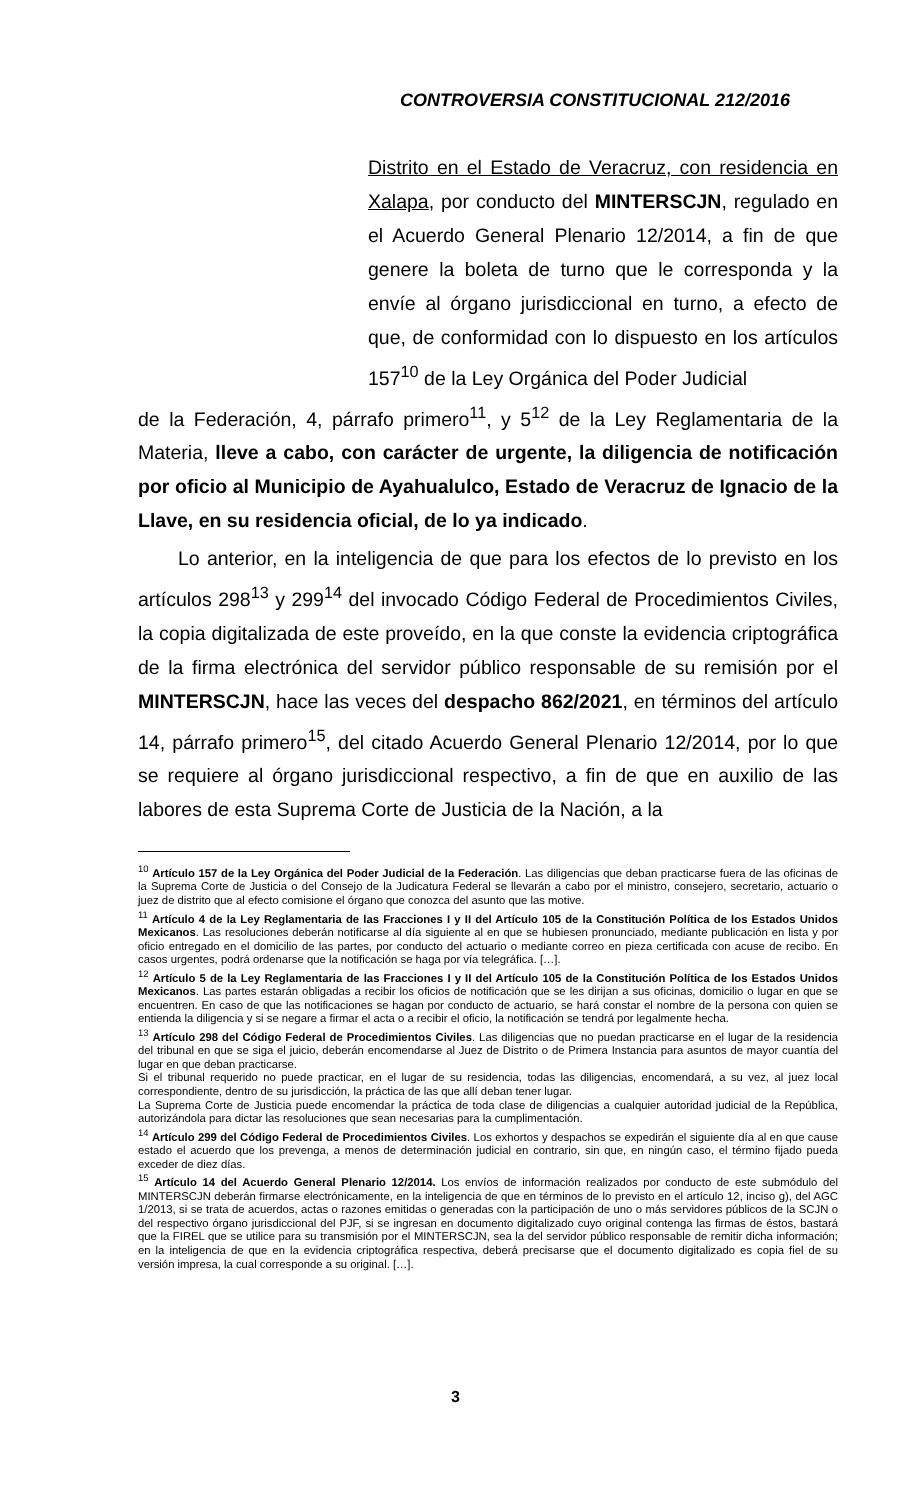CONTROVERSIA CONSTITUCIONAL 212/2016
Distrito en el Estado de Veracruz, con residencia en Xalapa, por conducto del MINTERSCJN, regulado en el Acuerdo General Plenario 12/2014, a fin de que genere la boleta de turno que le corresponda y la envíe al órgano jurisdiccional en turno, a efecto de que, de conformidad con lo dispuesto en los artículos 157<sup>10</sup> de la Ley Orgánica del Poder Judicial
de la Federación, 4, párrafo primero<sup>11</sup>, y 5<sup>12</sup> de la Ley Reglamentaria de la Materia, lleve a cabo, con carácter de urgente, la diligencia de notificación por oficio al Municipio de Ayahualulco, Estado de Veracruz de Ignacio de la Llave, en su residencia oficial, de lo ya indicado.
Lo anterior, en la inteligencia de que para los efectos de lo previsto en los artículos 298<sup>13</sup> y 299<sup>14</sup> del invocado Código Federal de Procedimientos Civiles, la copia digitalizada de este proveído, en la que conste la evidencia criptográfica de la firma electrónica del servidor público responsable de su remisión por el MINTERSCJN, hace las veces del despacho 862/2021, en términos del artículo 14, párrafo primero<sup>15</sup>, del citado Acuerdo General Plenario 12/2014, por lo que se requiere al órgano jurisdiccional respectivo, a fin de que en auxilio de las labores de esta Suprema Corte de Justicia de la Nación, a la
<sup>10</sup> Artículo 157 de la Ley Orgánica del Poder Judicial de la Federación. Las diligencias que deban practicarse fuera de las oficinas de la Suprema Corte de Justicia o del Consejo de la Judicatura Federal se llevarán a cabo por el ministro, consejero, secretario, actuario o juez de distrito que al efecto comisione el órgano que conozca del asunto que las motive.
<sup>11</sup> Artículo 4 de la Ley Reglamentaria de las Fracciones I y II del Artículo 105 de la Constitución Política de los Estados Unidos Mexicanos. Las resoluciones deberán notificarse al día siguiente al en que se hubiesen pronunciado, mediante publicación en lista y por oficio entregado en el domicilio de las partes, por conducto del actuario o mediante correo en pieza certificada con acuse de recibo. En casos urgentes, podrá ordenarse que la notificación se haga por vía telegráfica. […].
<sup>12</sup> Artículo 5 de la Ley Reglamentaria de las Fracciones I y II del Artículo 105 de la Constitución Política de los Estados Unidos Mexicanos. Las partes estarán obligadas a recibir los oficios de notificación que se les dirijan a sus oficinas, domicilio o lugar en que se encuentren. En caso de que las notificaciones se hagan por conducto de actuario, se hará constar el nombre de la persona con quien se entienda la diligencia y si se negare a firmar el acta o a recibir el oficio, la notificación se tendrá por legalmente hecha.
<sup>13</sup> Artículo 298 del Código Federal de Procedimientos Civiles. Las diligencias que no puedan practicarse en el lugar de la residencia del tribunal en que se siga el juicio, deberán encomendarse al Juez de Distrito o de Primera Instancia para asuntos de mayor cuantía del lugar en que deban practicarse.
Si el tribunal requerido no puede practicar, en el lugar de su residencia, todas las diligencias, encomendará, a su vez, al juez local correspondiente, dentro de su jurisdicción, la práctica de las que allí deban tener lugar.
La Suprema Corte de Justicia puede encomendar la práctica de toda clase de diligencias a cualquier autoridad judicial de la República, autorizándola para dictar las resoluciones que sean necesarias para la cumplimentación.
<sup>14</sup> Artículo 299 del Código Federal de Procedimientos Civiles. Los exhortos y despachos se expedirán el siguiente día al en que cause estado el acuerdo que los prevenga, a menos de determinación judicial en contrario, sin que, en ningún caso, el término fijado pueda exceder de diez días.
<sup>15</sup> Artículo 14 del Acuerdo General Plenario 12/2014. Los envíos de información realizados por conducto de este submódulo del MINTERSCJN deberán firmarse electrónicamente, en la inteligencia de que en términos de lo previsto en el artículo 12, inciso g), del AGC 1/2013, si se trata de acuerdos, actas o razones emitidas o generadas con la participación de uno o más servidores públicos de la SCJN o del respectivo órgano jurisdiccional del PJF, si se ingresan en documento digitalizado cuyo original contenga las firmas de éstos, bastará que la FIREL que se utilice para su transmisión por el MINTERSCJN, sea la del servidor público responsable de remitir dicha información; en la inteligencia de que en la evidencia criptográfica respectiva, deberá precisarse que el documento digitalizado es copia fiel de su versión impresa, la cual corresponde a su original. […].
3